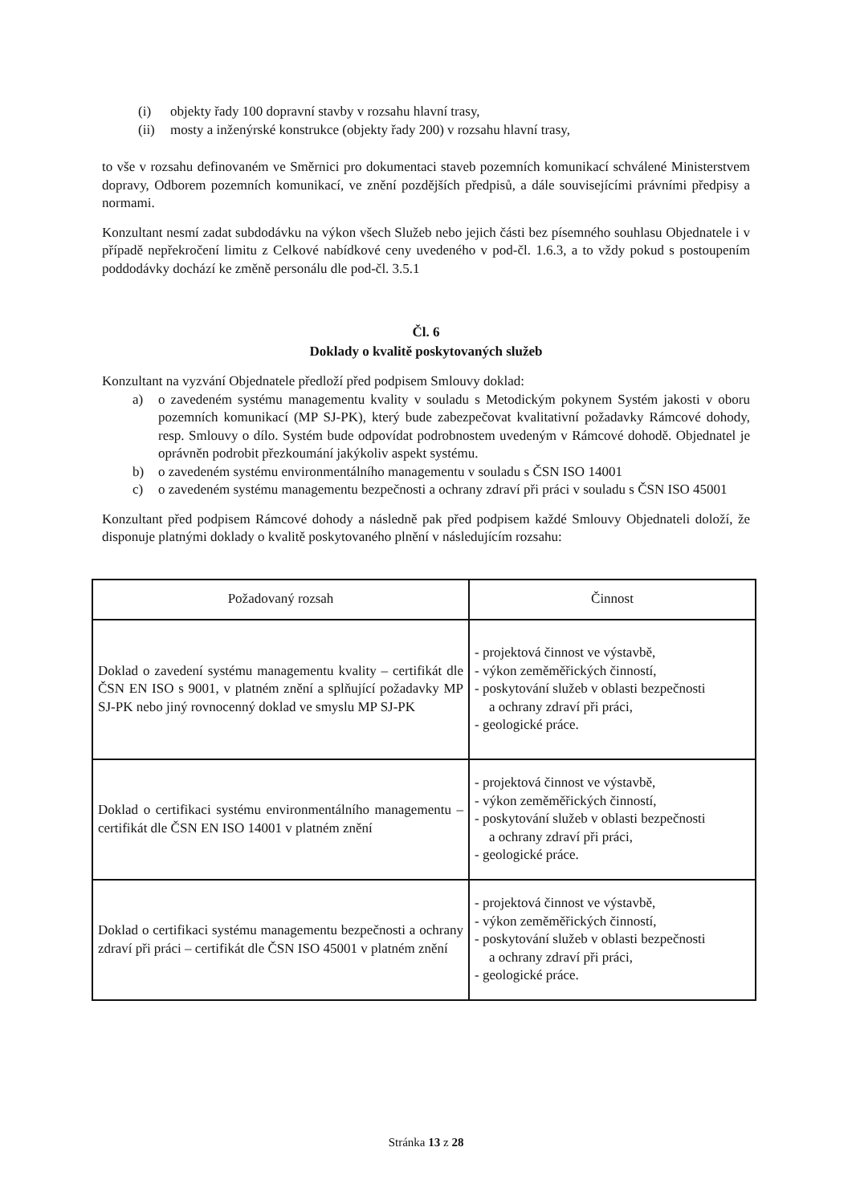(i) objekty řady 100 dopravní stavby v rozsahu hlavní trasy,
(ii) mosty a inženýrské konstrukce (objekty řady 200) v rozsahu hlavní trasy,
to vše v rozsahu definovaném ve Směrnici pro dokumentaci staveb pozemních komunikací schválené Ministerstvem dopravy, Odborem pozemních komunikací, ve znění pozdějších předpisů, a dále souvisejícími právními předpisy a normami.
Konzultant nesmí zadat subdodávku na výkon všech Služeb nebo jejich části bez písemného souhlasu Objednatele i v případě nepřekročení limitu z Celkové nabídkové ceny uvedeného v pod-čl. 1.6.3, a to vždy pokud s postoupením poddodávky dochází ke změně personálu dle pod-čl. 3.5.1
Čl. 6
Doklady o kvalitě poskytovaných služeb
Konzultant na vyzvání Objednatele předloží před podpisem Smlouvy doklad:
a) o zavedeném systému managementu kvality v souladu s Metodickým pokynem Systém jakosti v oboru pozemních komunikací (MP SJ-PK), který bude zabezpečovat kvalitativní požadavky Rámcové dohody, resp. Smlouvy o dílo. Systém bude odpovídat podrobnostem uvedeným v Rámcové dohodě. Objednatel je oprávněn podrobit přezkoumání jakýkoliv aspekt systému.
b) o zavedeném systému environmentálního managementu v souladu s ČSN ISO 14001
c) o zavedeném systému managementu bezpečnosti a ochrany zdraví při práci v souladu s ČSN ISO 45001
Konzultant před podpisem Rámcové dohody a následně pak před podpisem každé Smlouvy Objednateli doloží, že disponuje platnými doklady o kvalitě poskytovaného plnění v následujícím rozsahu:
| Požadovaný rozsah | Činnost |
| --- | --- |
| Doklad o zavedení systému managementu kvality – certifikát dle ČSN EN ISO s 9001, v platném znění a splňující požadavky MP SJ-PK nebo jiný rovnocenný doklad ve smyslu MP SJ-PK | - projektová činnost ve výstavbě, - výkon zeměměřických činností, - poskytování služeb v oblasti bezpečnosti a ochrany zdraví při práci, - geologické práce. |
| Doklad o certifikaci systému environmentálního managementu – certifikát dle ČSN EN ISO 14001 v platném znění | - projektová činnost ve výstavbě, - výkon zeměměřických činností, - poskytování služeb v oblasti bezpečnosti a ochrany zdraví při práci, - geologické práce. |
| Doklad o certifikaci systému managementu bezpečnosti a ochrany zdraví při práci – certifikát dle ČSN ISO 45001 v platném znění | - projektová činnost ve výstavbě, - výkon zeměměřických činností, - poskytování služeb v oblasti bezpečnosti a ochrany zdraví při práci, - geologické práce. |
Stránka 13 z 28